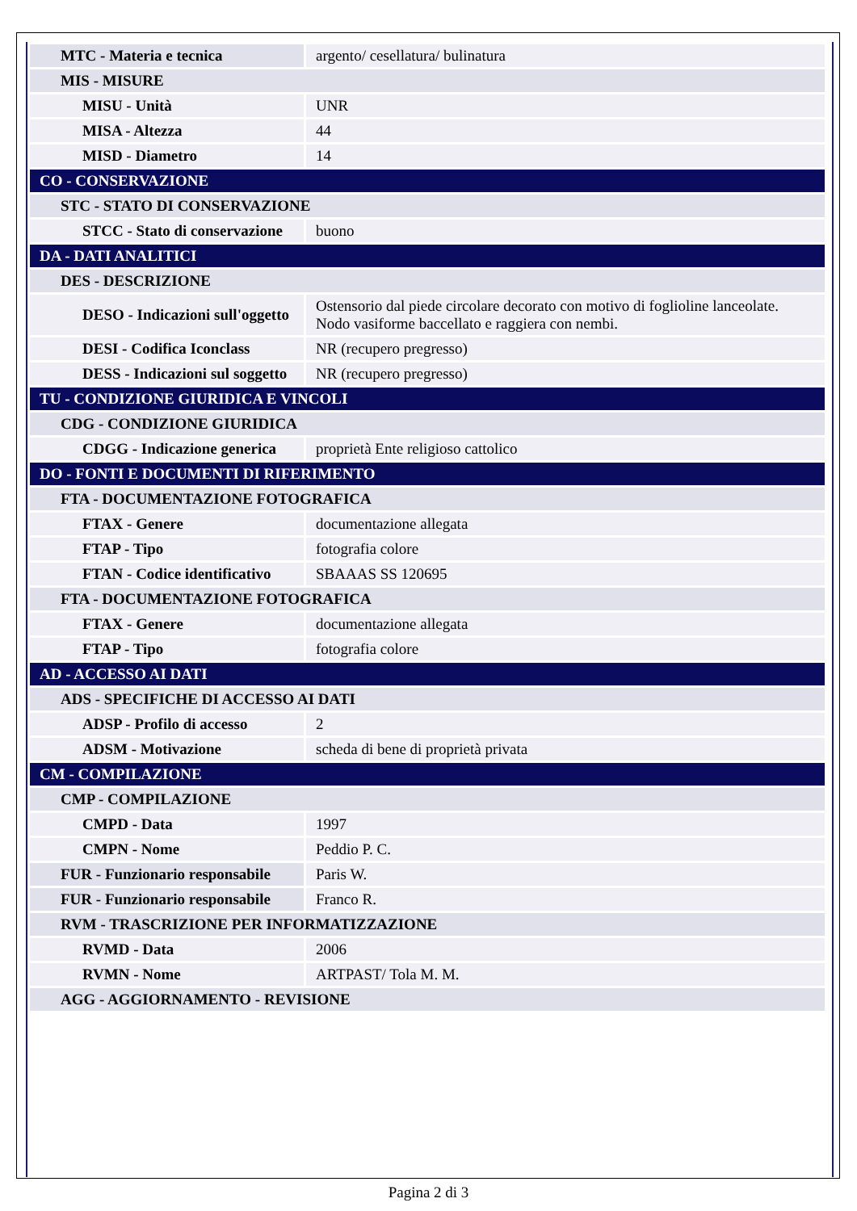| MTC - Materia e tecnica | argento/ cesellatura/ bulinatura |
| MIS - MISURE | |
| MISU - Unità | UNR |
| MISA - Altezza | 44 |
| MISD - Diametro | 14 |
| CO - CONSERVAZIONE | |
| STC - STATO DI CONSERVAZIONE | |
| STCC - Stato di conservazione | buono |
| DA - DATI ANALITICI | |
| DES - DESCRIZIONE | |
| DESO - Indicazioni sull'oggetto | Ostensorio dal piede circolare decorato con motivo di foglioline lanceolate. Nodo vasiforme baccellato e raggiera con nembi. |
| DESI - Codifica Iconclass | NR (recupero pregresso) |
| DESS - Indicazioni sul soggetto | NR (recupero pregresso) |
| TU - CONDIZIONE GIURIDICA E VINCOLI | |
| CDG - CONDIZIONE GIURIDICA | |
| CDGG - Indicazione generica | proprietà Ente religioso cattolico |
| DO - FONTI E DOCUMENTI DI RIFERIMENTO | |
| FTA - DOCUMENTAZIONE FOTOGRAFICA | |
| FTAX - Genere | documentazione allegata |
| FTAP - Tipo | fotografia colore |
| FTAN - Codice identificativo | SBAAAS SS 120695 |
| FTA - DOCUMENTAZIONE FOTOGRAFICA | |
| FTAX - Genere | documentazione allegata |
| FTAP - Tipo | fotografia colore |
| AD - ACCESSO AI DATI | |
| ADS - SPECIFICHE DI ACCESSO AI DATI | |
| ADSP - Profilo di accesso | 2 |
| ADSM - Motivazione | scheda di bene di proprietà privata |
| CM - COMPILAZIONE | |
| CMP - COMPILAZIONE | |
| CMPD - Data | 1997 |
| CMPN - Nome | Peddio P. C. |
| FUR - Funzionario responsabile | Paris W. |
| FUR - Funzionario responsabile | Franco R. |
| RVM - TRASCRIZIONE PER INFORMATIZZAZIONE | |
| RVMD - Data | 2006 |
| RVMN - Nome | ARTPAST/ Tola M. M. |
| AGG - AGGIORNAMENTO - REVISIONE | |
Pagina 2 di 3